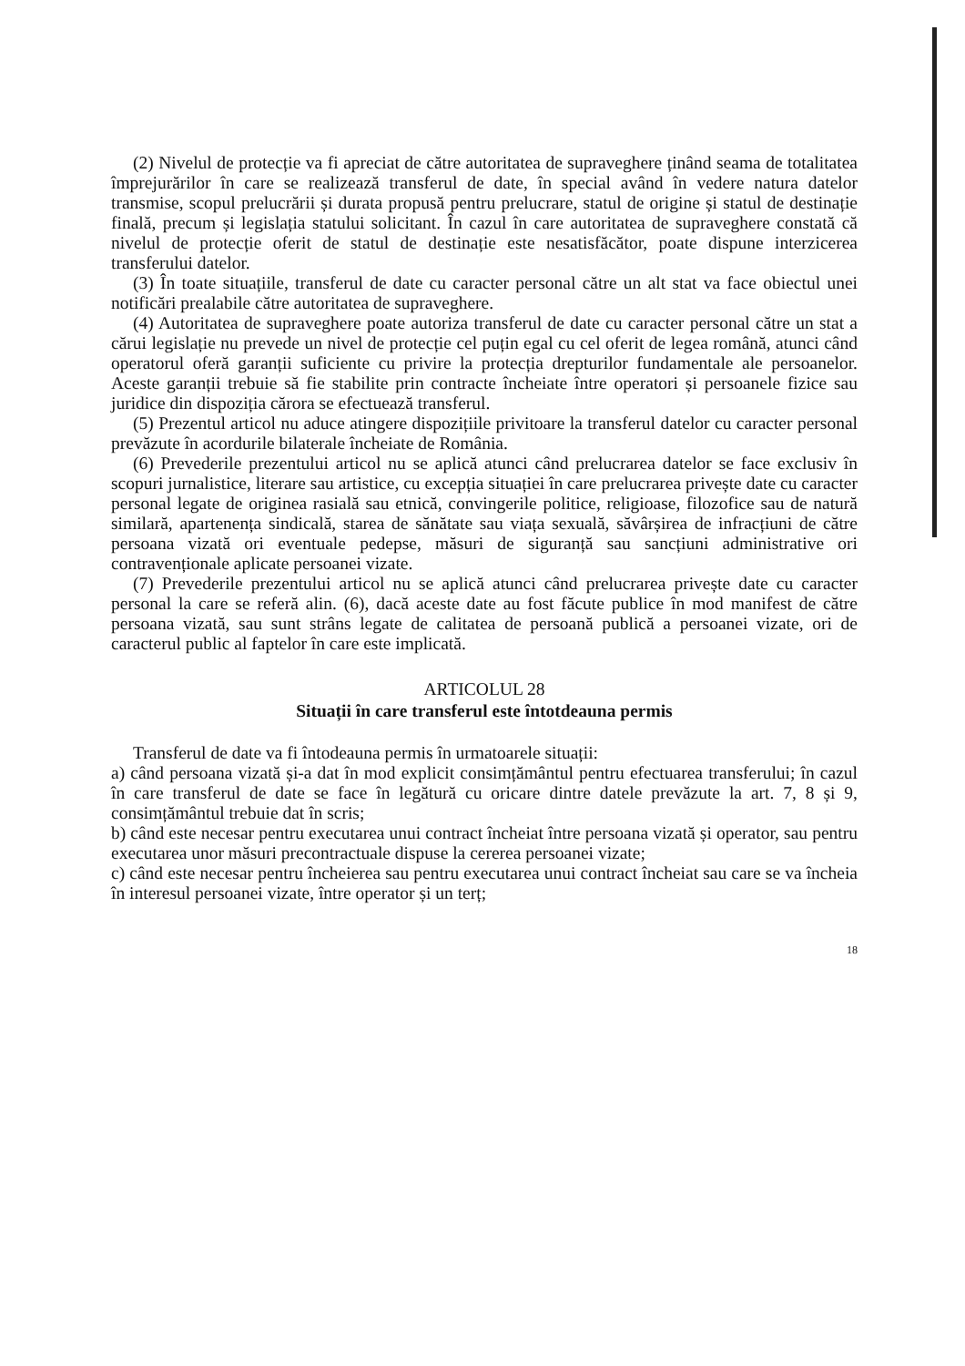(2) Nivelul de protecție va fi apreciat de către autoritatea de supraveghere ținând seama de totalitatea împrejurărilor în care se realizează transferul de date, în special având în vedere natura datelor transmise, scopul prelucrării și durata propusă pentru prelucrare, statul de origine și statul de destinație finală, precum și legislația statului solicitant. În cazul în care autoritatea de supraveghere constată că nivelul de protecție oferit de statul de destinație este nesatisfăcător, poate dispune interzicerea transferului datelor.
(3) În toate situațiile, transferul de date cu caracter personal către un alt stat va face obiectul unei notificări prealabile către autoritatea de supraveghere.
(4) Autoritatea de supraveghere poate autoriza transferul de date cu caracter personal către un stat a cărui legislație nu prevede un nivel de protecție cel puțin egal cu cel oferit de legea română, atunci când operatorul oferă garanții suficiente cu privire la protecția drepturilor fundamentale ale persoanelor. Aceste garanții trebuie să fie stabilite prin contracte încheiate între operatori și persoanele fizice sau juridice din dispoziția cărora se efectuează transferul.
(5) Prezentul articol nu aduce atingere dispozițiile privitoare la transferul datelor cu caracter personal prevăzute în acordurile bilaterale încheiate de România.
(6) Prevederile prezentului articol nu se aplică atunci când prelucrarea datelor se face exclusiv în scopuri jurnalistice, literare sau artistice, cu excepția situației în care prelucrarea privește date cu caracter personal legate de originea rasială sau etnică, convingerile politice, religioase, filozofice sau de natură similară, apartenența sindicală, starea de sănătate sau viața sexuală, săvârșirea de infracțiuni de către persoana vizată ori eventuale pedepse, măsuri de siguranță sau sancțiuni administrative ori contravenționale aplicate persoanei vizate.
(7) Prevederile prezentului articol nu se aplică atunci când prelucrarea privește date cu caracter personal la care se referă alin. (6), dacă aceste date au fost făcute publice în mod manifest de către persoana vizată, sau sunt strâns legate de calitatea de persoană publică a persoanei vizate, ori de caracterul public al faptelor în care este implicată.
ARTICOLUL 28
Situații în care transferul este întotdeauna permis
Transferul de date va fi întodeauna permis în urmatoarele situații:
a) când persoana vizată și-a dat în mod explicit consimțământul pentru efectuarea transferului; în cazul în care transferul de date se face în legătură cu oricare dintre datele prevăzute la art. 7, 8 și 9, consimțământul trebuie dat în scris;
b) când este necesar pentru executarea unui contract încheiat între persoana vizată și operator, sau pentru executarea unor măsuri precontractuale dispuse la cererea persoanei vizate;
c) când este necesar pentru încheierea sau pentru executarea unui contract încheiat sau care se va încheia în interesul persoanei vizate, între operator și un terț;
18